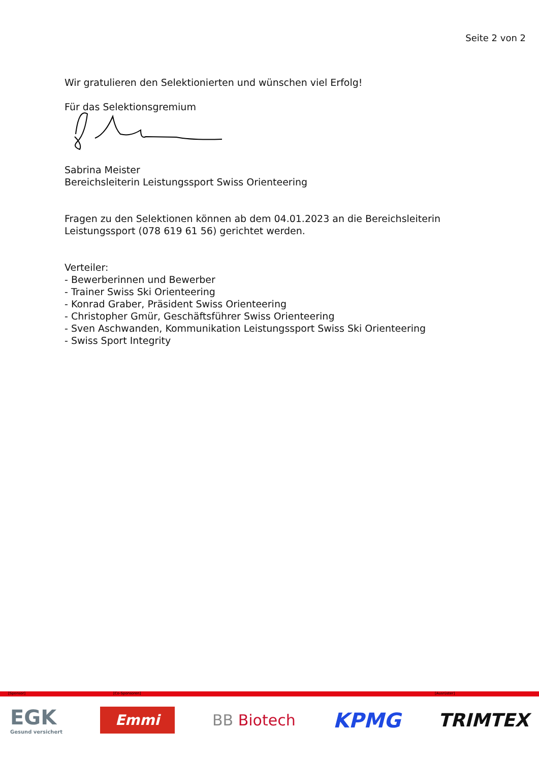Seite 2 von 2
Wir gratulieren den Selektionierten und wünschen viel Erfolg!
Für das Selektionsgremium
Sabrina Meister
Bereichsleiterin Leistungssport Swiss Orienteering
Fragen zu den Selektionen können ab dem 04.01.2023 an die Bereichsleiterin Leistungssport (078 619 61 56) gerichtet werden.
Verteiler:
- Bewerberinnen und Bewerber
- Trainer Swiss Ski Orienteering
- Konrad Graber, Präsident Swiss Orienteering
- Christopher Gmür, Geschäftsführer Swiss Orienteering
- Sven Aschwanden, Kommunikation Leistungssport Swiss Ski Orienteering
- Swiss Sport Integrity
[Sponsor] [Co-Sponsoren] [Ausrüster]
EGK
Gesund versichert
Emmi
BB Biotech
KPMG TRIMTEX